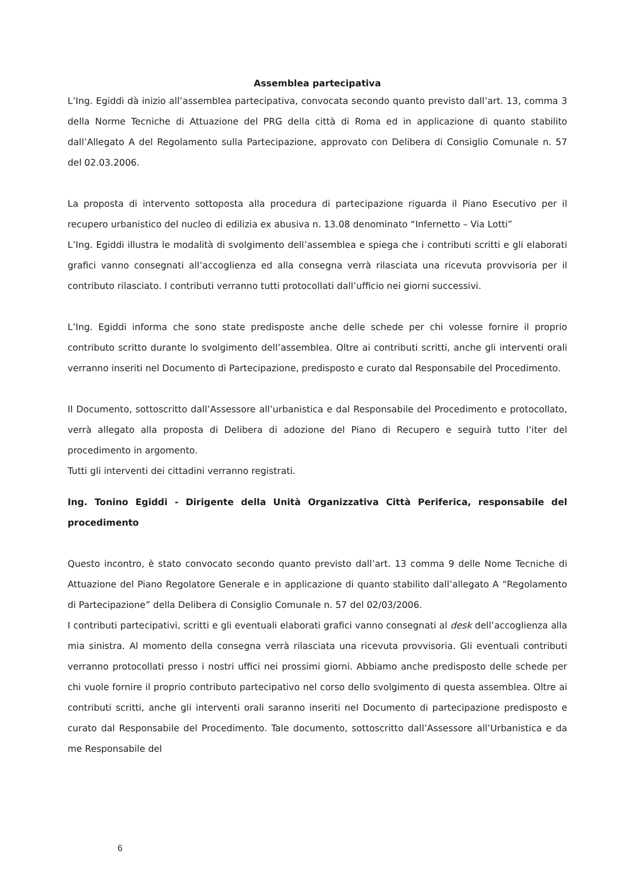Assemblea partecipativa
L’Ing. Egiddi dà inizio all’assemblea partecipativa, convocata secondo quanto previsto dall’art. 13, comma 3 della Norme Tecniche di Attuazione del PRG della città di Roma ed in applicazione di quanto stabilito dall’Allegato A del Regolamento sulla Partecipazione, approvato con Delibera di Consiglio Comunale n. 57 del 02.03.2006.
La proposta di intervento sottoposta alla procedura di partecipazione riguarda il Piano Esecutivo per il recupero urbanistico del nucleo di edilizia ex abusiva n. 13.08 denominato “Infernetto – Via Lotti”
L’Ing. Egiddi illustra le modalità di svolgimento dell’assemblea e spiega che i contributi scritti e gli elaborati grafici vanno consegnati all’accoglienza ed alla consegna verrà rilasciata una ricevuta provvisoria per il contributo rilasciato. I contributi verranno tutti protocollati dall’ufficio nei giorni successivi.
L’Ing. Egiddi informa che sono state predisposte anche delle schede per chi volesse fornire il proprio contributo scritto durante lo svolgimento dell’assemblea. Oltre ai contributi scritti, anche gli interventi orali verranno inseriti nel Documento di Partecipazione, predisposto e curato dal Responsabile del Procedimento.
Il Documento, sottoscritto dall’Assessore all’urbanistica e dal Responsabile del Procedimento e protocollato, verrà allegato alla proposta di Delibera di adozione del Piano di Recupero e seguirà tutto l’iter del procedimento in argomento.
Tutti gli interventi dei cittadini verranno registrati.
Ing. Tonino Egiddi - Dirigente della Unità Organizzativa Città Periferica, responsabile del procedimento
Questo incontro, è stato convocato secondo quanto previsto dall’art. 13 comma 9 delle Nome Tecniche di Attuazione del Piano Regolatore Generale e in applicazione di quanto stabilito dall’allegato A “Regolamento di Partecipazione” della Delibera di Consiglio Comunale n. 57 del 02/03/2006.
I contributi partecipativi, scritti e gli eventuali elaborati grafici vanno consegnati al desk dell’accoglienza alla mia sinistra. Al momento della consegna verrà rilasciata una ricevuta provvisoria. Gli eventuali contributi verranno protocollati presso i nostri uffici nei prossimi giorni. Abbiamo anche predisposto delle schede per chi vuole fornire il proprio contributo partecipativo nel corso dello svolgimento di questa assemblea. Oltre ai contributi scritti, anche gli interventi orali saranno inseriti nel Documento di partecipazione predisposto e curato dal Responsabile del Procedimento. Tale documento, sottoscritto dall’Assessore all’Urbanistica e da me Responsabile del
6